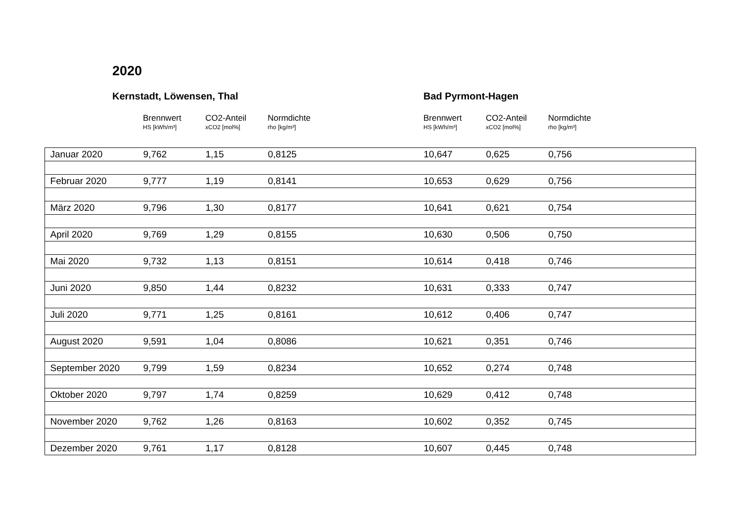2020
Kernstadt, Löwensen, Thal Bad Pyrmont-Hagen
Brennwert
HS [kWh/m³]
CO2-Anteil
xCO2 [mol%]
Normdichte
rho [kg/m³]
Brennwert
HS [kWh/m³]
CO2-Anteil
xCO2 [mol%]
Normdichte
rho [kg/m³]
| Januar 2020 | 9,762 | 1,15 | 0,8125 | 10,647 | 0,625 | 0,756 |
| Februar 2020 | 9,777 | 1,19 | 0,8141 | 10,653 | 0,629 | 0,756 |
| März 2020 | 9,796 | 1,30 | 0,8177 | 10,641 | 0,621 | 0,754 |
| April 2020 | 9,769 | 1,29 | 0,8155 | 10,630 | 0,506 | 0,750 |
| Mai 2020 | 9,732 | 1,13 | 0,8151 | 10,614 | 0,418 | 0,746 |
| Juni 2020 | 9,850 | 1,44 | 0,8232 | 10,631 | 0,333 | 0,747 |
| Juli 2020 | 9,771 | 1,25 | 0,8161 | 10,612 | 0,406 | 0,747 |
| August 2020 | 9,591 | 1,04 | 0,8086 | 10,621 | 0,351 | 0,746 |
| September 2020 | 9,799 | 1,59 | 0,8234 | 10,652 | 0,274 | 0,748 |
| Oktober 2020 | 9,797 | 1,74 | 0,8259 | 10,629 | 0,412 | 0,748 |
| November 2020 | 9,762 | 1,26 | 0,8163 | 10,602 | 0,352 | 0,745 |
| Dezember 2020 | 9,761 | 1,17 | 0,8128 | 10,607 | 0,445 | 0,748 |